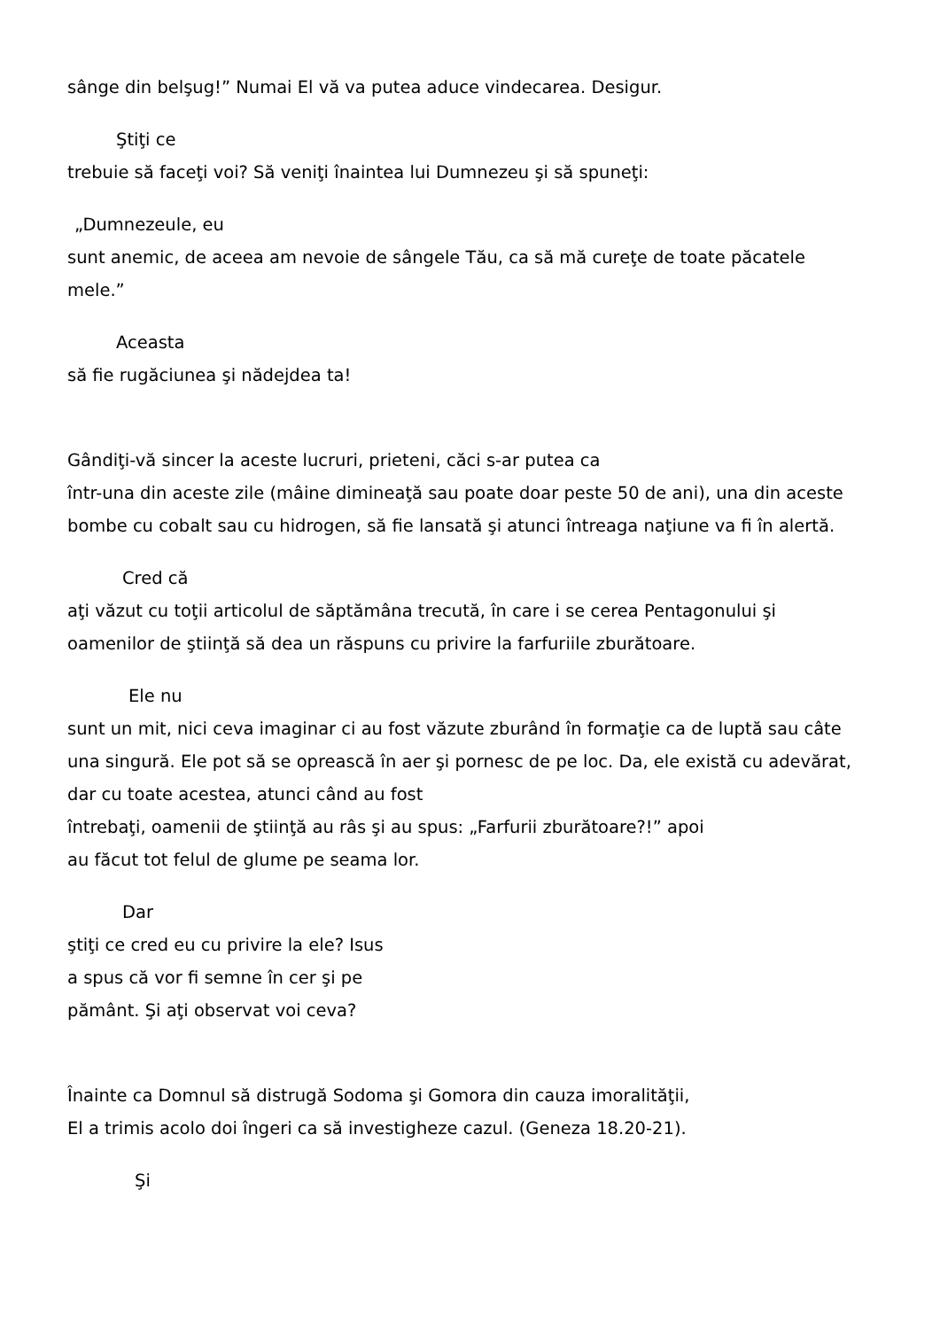sânge din belşug!” Numai El vă va putea aduce vindecarea. Desigur.
Ştiţi ce
trebuie să faceţi voi? Să veniţi înaintea lui Dumnezeu şi să spuneţi:
„Dumnezeule, eu
sunt anemic, de aceea am nevoie de sângele Tău, ca să mă cureţe de toate păcatele mele.”
Aceasta
să fie rugăciunea şi nădejdea ta!
Gândiţi-vă sincer la aceste lucruri, prieteni, căci s-ar putea ca
într-una din aceste zile (mâine dimineaţă sau poate doar peste 50 de ani), una din aceste bombe cu cobalt sau cu hidrogen, să fie lansată şi atunci întreaga naţiune va fi în alertă.
Cred că
aţi văzut cu toţii articolul de săptămâna trecută, în care i se cerea Pentagonului şi oamenilor de ştiinţă să dea un răspuns cu privire la farfuriile zburătoare.
Ele nu
sunt un mit, nici ceva imaginar ci au fost văzute zburând în formaţie ca de luptă sau câte una singură. Ele pot să se oprească în aer şi pornesc de pe loc. Da, ele există cu adevărat, dar cu toate acestea, atunci când au fost
întrebaţi, oamenii de ştiinţă au râs şi au spus: „Farfurii zburătoare?!” apoi
au făcut tot felul de glume pe seama lor.
Dar
ştiţi ce cred eu cu privire la ele? Isus
a spus că vor fi semne în cer şi pe
pământ. Şi aţi observat voi ceva?
Înainte ca Domnul să distrugă Sodoma şi Gomora din cauza imoralităţii,
El a trimis acolo doi îngeri ca să investigheze cazul. (Geneza 18.20-21).
Şi